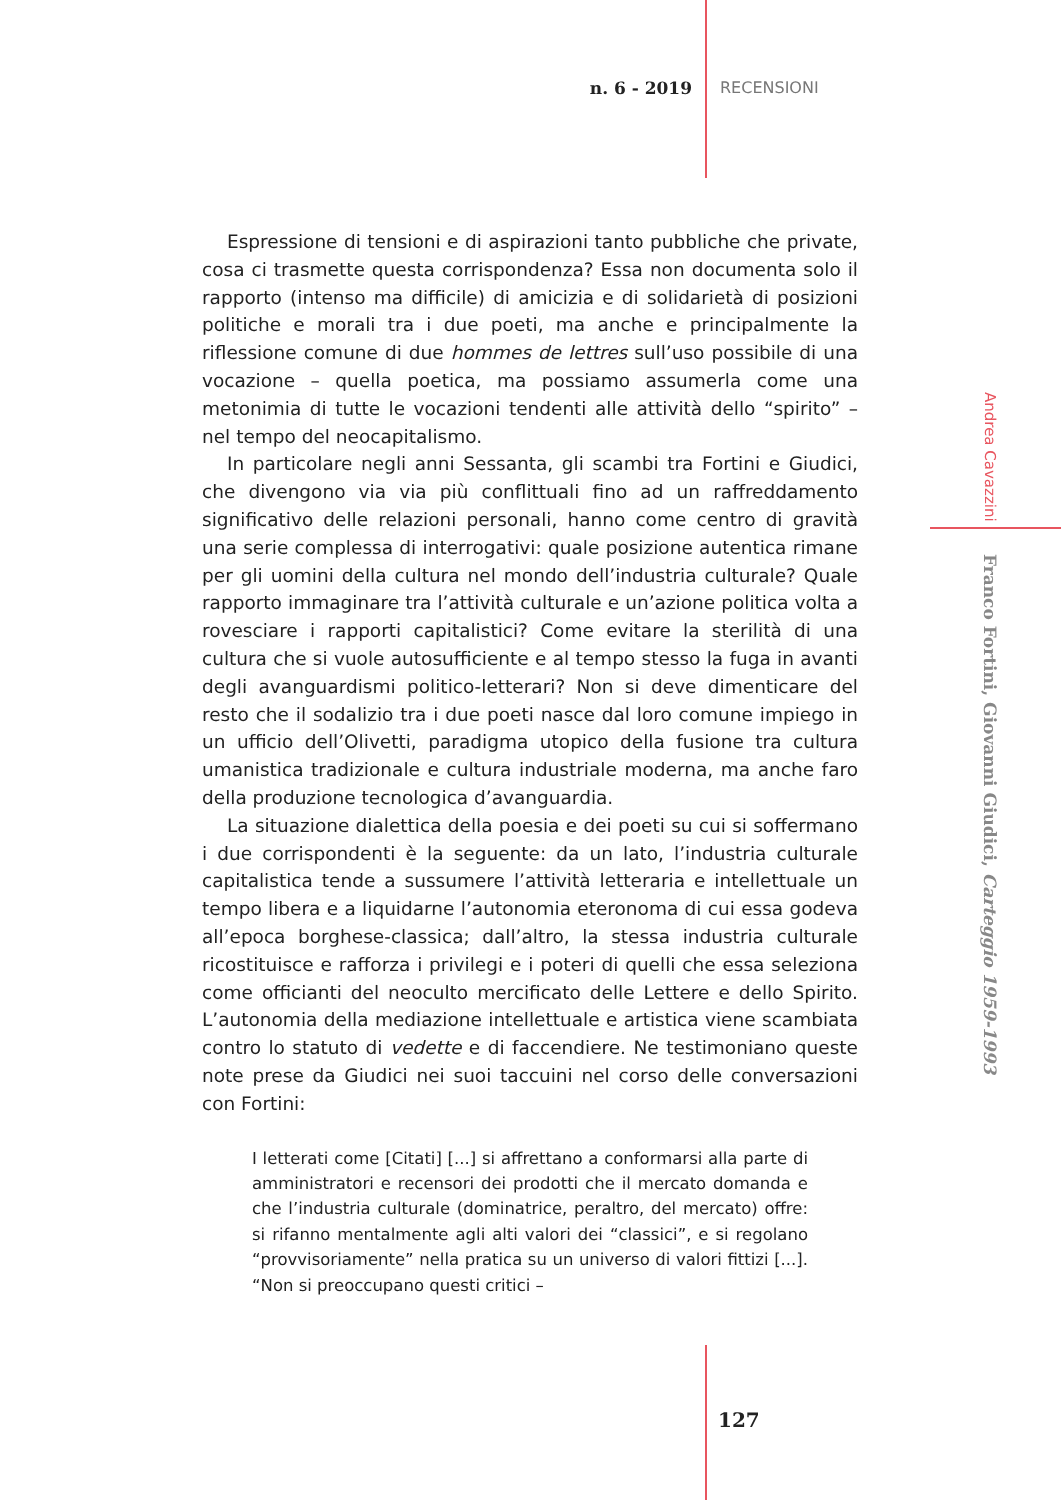n. 6 - 2019 RECENSIONI
Espressione di tensioni e di aspirazioni tanto pubbliche che private, cosa ci trasmette questa corrispondenza? Essa non documenta solo il rapporto (intenso ma difficile) di amicizia e di solidarietà di posizioni politiche e morali tra i due poeti, ma anche e principalmente la riflessione comune di due hommes de lettres sull’uso possibile di una vocazione – quella poetica, ma possiamo assumerla come una metonimia di tutte le vocazioni tendenti alle attività dello “spirito” – nel tempo del neocapitalismo.
In particolare negli anni Sessanta, gli scambi tra Fortini e Giudici, che divengono via via più conflittuali fino ad un raffreddamento significativo delle relazioni personali, hanno come centro di gravità una serie complessa di interrogativi: quale posizione autentica rimane per gli uomini della cultura nel mondo dell’industria culturale? Quale rapporto immaginare tra l’attività culturale e un’azione politica volta a rovesciare i rapporti capitalistici? Come evitare la sterilità di una cultura che si vuole autosufficiente e al tempo stesso la fuga in avanti degli avanguardismi politico-letterari? Non si deve dimenticare del resto che il sodalizio tra i due poeti nasce dal loro comune impiego in un ufficio dell’Olivetti, paradigma utopico della fusione tra cultura umanistica tradizionale e cultura industriale moderna, ma anche faro della produzione tecnologica d’avanguardia.
La situazione dialettica della poesia e dei poeti su cui si soffermano i due corrispondenti è la seguente: da un lato, l’industria culturale capitalistica tende a sussumere l’attività letteraria e intellettuale un tempo libera e a liquidarne l’autonomia eteronoma di cui essa godeva all’epoca borghese-classica; dall’altro, la stessa industria culturale ricostituisce e rafforza i privilegi e i poteri di quelli che essa seleziona come officianti del neoculto mercificato delle Lettere e dello Spirito. L’autonomia della mediazione intellettuale e artistica viene scambiata contro lo statuto di vedette e di faccendiere. Ne testimoniano queste note prese da Giudici nei suoi taccuini nel corso delle conversazioni con Fortini:
I letterati come [Citati] [...] si affrettano a conformarsi alla parte di amministratori e recensori dei prodotti che il mercato domanda e che l’industria culturale (dominatrice, peraltro, del mercato) offre: si rifanno mentalmente agli alti valori dei “classici”, e si regolano “provvisoriamente” nella pratica su un universo di valori fittizi [...]. “Non si preoccupano questi critici –
Andrea Cavazzini Franco Fortini, Giovanni Giudici, Carteggio 1959-1993
127